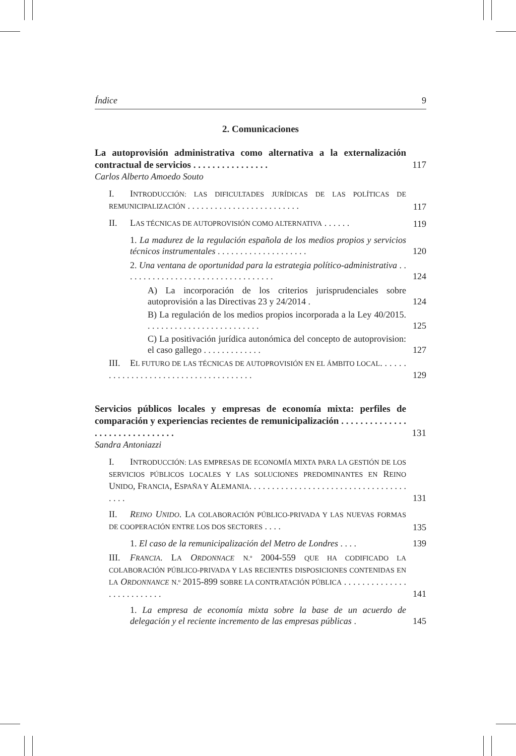Índice 9
2. Comunicaciones
La autoprovisión administrativa como alternativa a la externalización contractual de servicios . . . . . . . . . . . . . . . . 117
Carlos Alberto Amoedo Souto
I. INTRODUCCIÓN: LAS DIFICULTADES JURÍDICAS DE LAS POLÍTICAS DE REMUNICIPALIZACIÓN . . . . . . . . . . . . . . . . . . . . . . . . . 117
II. LAS TÉCNICAS DE AUTOPROVISIÓN COMO ALTERNATIVA . . . . . . 119
1. La madurez de la regulación española de los medios propios y servicios técnicos instrumentales . . . . . . . . . . . . . . . . . . . . 120
2. Una ventana de oportunidad para la estrategia político-administrativa . . . . . . . . . . . . . . . . . . . . . . . . . . . . . . . . . . 124
A) La incorporación de los criterios jurisprudenciales sobre autoprovisión a las Directivas 23 y 24/2014 . 124
B) La regulación de los medios propios incorporada a la Ley 40/2015. . . . . . . . . . . . . . . . . . . . . . . . . . 125
C) La positivación jurídica autonómica del concepto de autoprovision: el caso gallego . . . . . . . . . . . . . 127
III. EL FUTURO DE LAS TÉCNICAS DE AUTOPROVISIÓN EN EL ÁMBITO LOCAL. . . . . . . . . . . . . . . . . . . . . . . . . . . . . . . . . . . . . . 129
Servicios públicos locales y empresas de economía mixta: perfiles de comparación y experiencias recientes de remunicipalización . . . . . . . . . . . . . . . . . . . . . . . . . . . . . . . 131
Sandra Antoniazzi
I. INTRODUCCIÓN: LAS EMPRESAS DE ECONOMÍA MIXTA PARA LA GESTIÓN DE LOS SERVICIOS PÚBLICOS LOCALES Y LAS SOLUCIONES PREDOMINANTES EN REINO UNIDO, FRANCIA, ESPAÑA Y ALEMANIA. . . . . . . . . . . . . . . . . . . . . . . . . . . . . . . . . . . . . . . 131
II. REINO UNIDO. LA COLABORACIÓN PÚBLICO-PRIVADA Y LAS NUEVAS FORMAS DE COOPERACIÓN ENTRE LOS DOS SECTORES . . . . 135
1. El caso de la remunicipalización del Metro de Londres . . . . 139
III. FRANCIA. LA ORDONNACE N.º 2004-559 QUE HA CODIFICADO LA COLABORACIÓN PÚBLICO-PRIVADA Y LAS RECIENTES DISPOSICIONES CONTENIDAS EN LA ORDONNANCE N.º 2015-899 SOBRE LA CONTRATACIÓN PÚBLICA . . . . . . . . . . . . . . . . . . . . . . . . . . 141
1. La empresa de economía mixta sobre la base de un acuerdo de delegación y el reciente incremento de las empresas públicas . 145